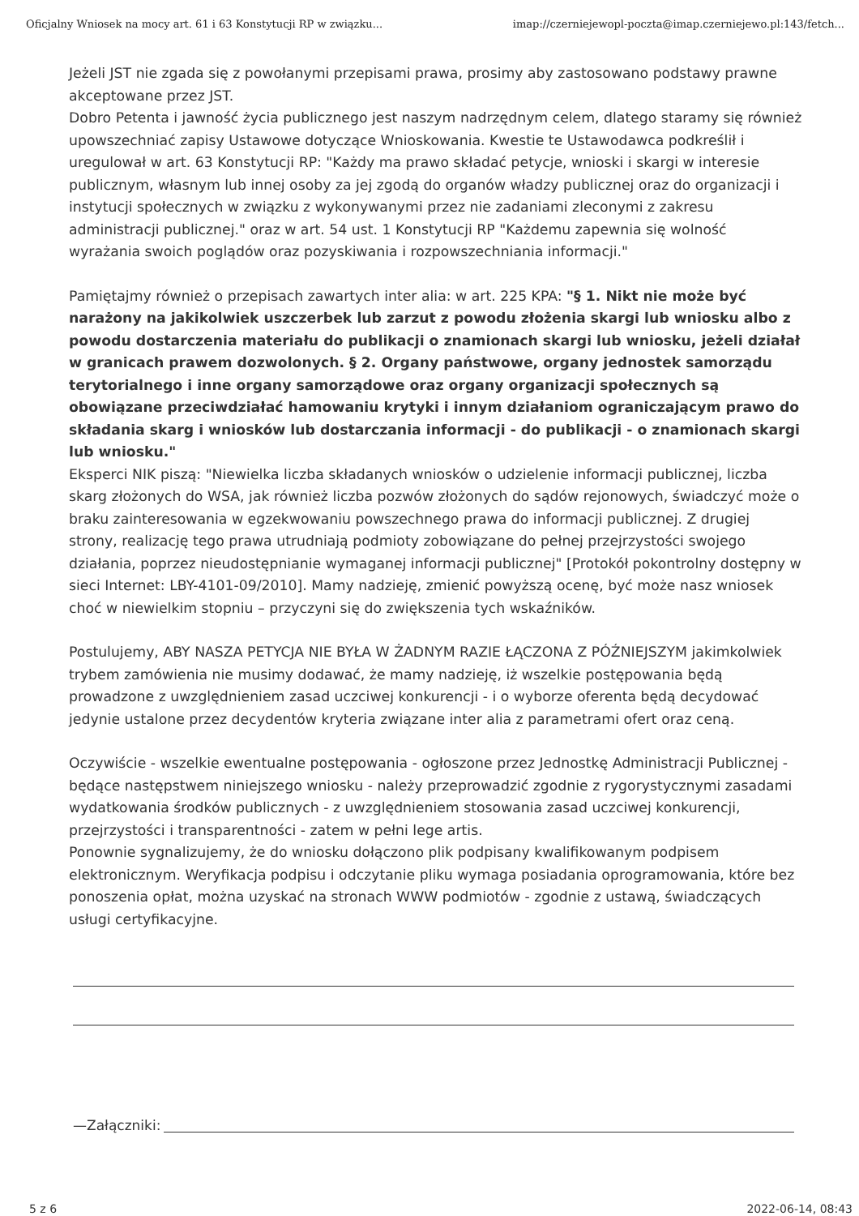Oficjalny Wniosek na mocy art. 61 i 63 Konstytucji RP w związku... imap://czerniejewopl-poczta@imap.czerniejewo.pl:143/fetch...
Jeżeli JST nie zgada się z powołanymi przepisami prawa, prosimy aby zastosowano podstawy prawne akceptowane przez JST.
Dobro Petenta i jawność życia publicznego jest naszym nadrzędnym celem, dlatego staramy się również upowszechniać zapisy Ustawowe dotyczące Wnioskowania. Kwestie te Ustawodawca podkreślił i uregulował w art. 63 Konstytucji RP: "Każdy ma prawo składać petycje, wnioski i skargi w interesie publicznym, własnym lub innej osoby za jej zgodą do organów władzy publicznej oraz do organizacji i instytucji społecznych w związku z wykonywanymi przez nie zadaniami zleconymi z zakresu administracji publicznej." oraz w art. 54 ust. 1 Konstytucji RP "Każdemu zapewnia się wolność wyrażania swoich poglądów oraz pozyskiwania i rozpowszechniania informacji."
Pamiętajmy również o przepisach zawartych inter alia: w art. 225 KPA: "§ 1. Nikt nie może być narażony na jakikolwiek uszczerbek lub zarzut z powodu złożenia skargi lub wniosku albo z powodu dostarczenia materiału do publikacji o znamionach skargi lub wniosku, jeżeli działał w granicach prawem dozwolonych. § 2. Organy państwowe, organy jednostek samorządu terytorialnego i inne organy samorządowe oraz organy organizacji społecznych są obowiązane przeciwdziałać hamowaniu krytyki i innym działaniom ograniczającym prawo do składania skarg i wniosków lub dostarczania informacji - do publikacji - o znamionach skargi lub wniosku."
Eksperci NIK piszą: "Niewielka liczba składanych wniosków o udzielenie informacji publicznej, liczba skarg złożonych do WSA, jak również liczba pozwów złożonych do sądów rejonowych, świadczyć może o braku zainteresowania w egzekwowaniu powszechnego prawa do informacji publicznej. Z drugiej strony, realizację tego prawa utrudniają podmioty zobowiązane do pełnej przejrzystości swojego działania, poprzez nieudostępnianie wymaganej informacji publicznej" [Protokół pokontrolny dostępny w sieci Internet: LBY-4101-09/2010]. Mamy nadzieję, zmienić powyższą ocenę, być może nasz wniosek choć w niewielkim stopniu – przyczyni się do zwiększenia tych wskaźników.
Postulujemy, ABY NASZA PETYCJA NIE BYŁA W ŻADNYM RAZIE ŁĄCZONA Z PÓŹNIEJSZYM jakimkolwiek trybem zamówienia nie musimy dodawać, że mamy nadzieję, iż wszelkie postępowania będą prowadzone z uwzględnieniem zasad uczciwej konkurencji - i o wyborze oferenta będą decydować jedynie ustalone przez decydentów kryteria związane inter alia z parametrami ofert oraz ceną.
Oczywiście - wszelkie ewentualne postępowania - ogłoszone przez Jednostkę Administracji Publicznej - będące następstwem niniejszego wniosku - należy przeprowadzić zgodnie z rygorystycznymi zasadami wydatkowania środków publicznych - z uwzględnieniem stosowania zasad uczciwej konkurencji, przejrzystości i transparentności - zatem w pełni lege artis.
Ponownie sygnalizujemy, że do wniosku dołączono plik podpisany kwalifikowanym podpisem elektronicznym. Weryfikacja podpisu i odczytanie pliku wymaga posiadania oprogramowania, które bez ponoszenia opłat, można uzyskać na stronach WWW podmiotów - zgodnie z ustawą, świadczących usługi certyfikacyjne.
—Załączniki:
5 z 6 2022-06-14, 08:43